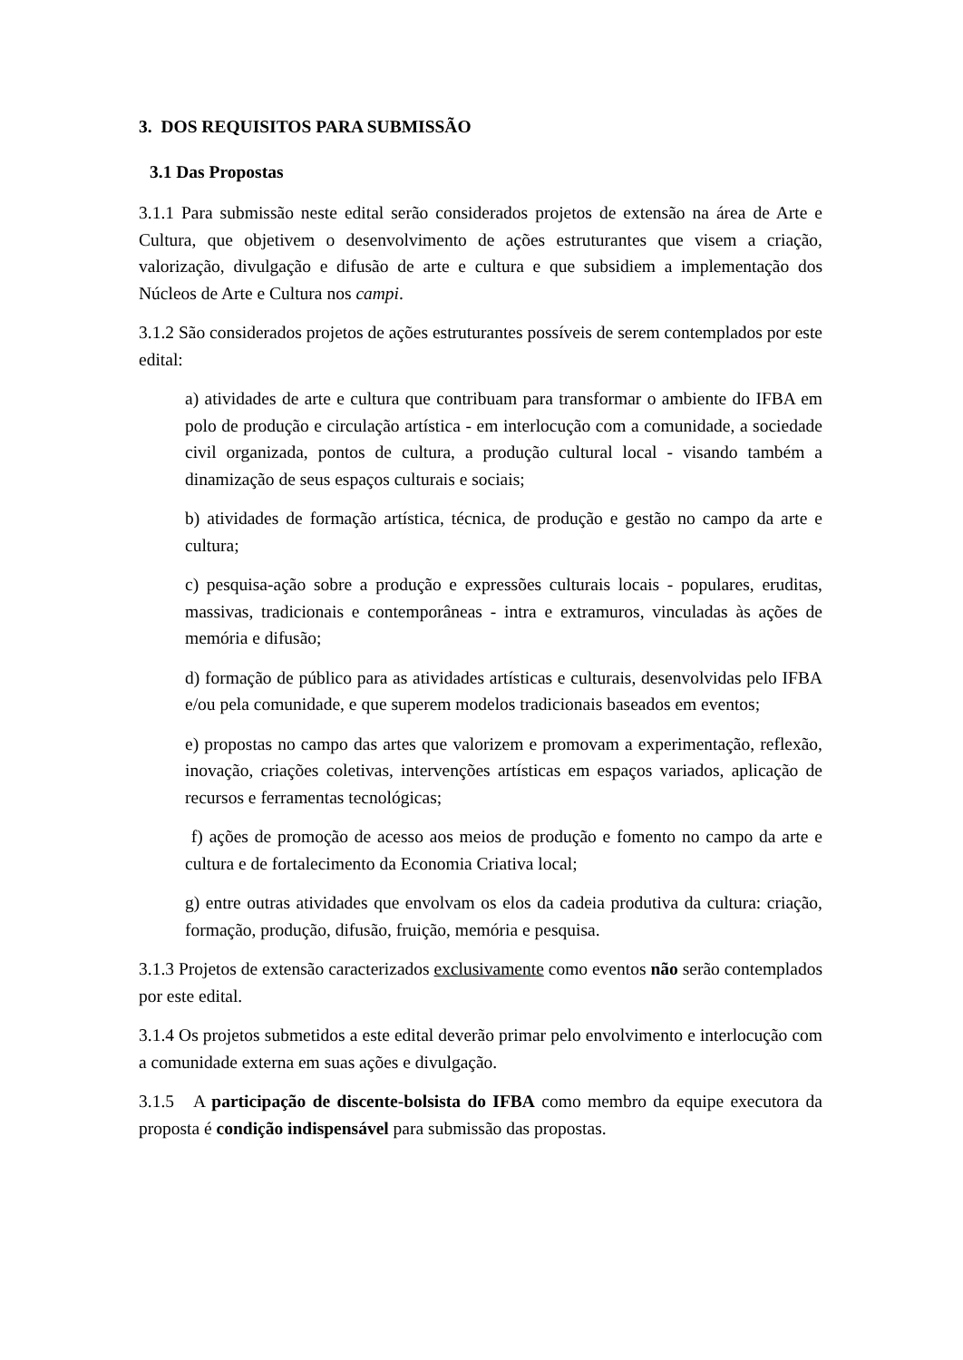3. DOS REQUISITOS PARA SUBMISSÃO
3.1 Das Propostas
3.1.1 Para submissão neste edital serão considerados projetos de extensão na área de Arte e Cultura, que objetivem o desenvolvimento de ações estruturantes que visem a criação, valorização, divulgação e difusão de arte e cultura e que subsidiem a implementação dos Núcleos de Arte e Cultura nos campi.
3.1.2 São considerados projetos de ações estruturantes possíveis de serem contemplados por este edital:
a) atividades de arte e cultura que contribuam para transformar o ambiente do IFBA em polo de produção e circulação artística - em interlocução com a comunidade, a sociedade civil organizada, pontos de cultura, a produção cultural local - visando também a dinamização de seus espaços culturais e sociais;
b) atividades de formação artística, técnica, de produção e gestão no campo da arte e cultura;
c) pesquisa-ação sobre a produção e expressões culturais locais - populares, eruditas, massivas, tradicionais e contemporâneas - intra e extramuros, vinculadas às ações de memória e difusão;
d) formação de público para as atividades artísticas e culturais, desenvolvidas pelo IFBA e/ou pela comunidade, e que superem modelos tradicionais baseados em eventos;
e) propostas no campo das artes que valorizem e promovam a experimentação, reflexão, inovação, criações coletivas, intervenções artísticas em espaços variados, aplicação de recursos e ferramentas tecnológicas;
f) ações de promoção de acesso aos meios de produção e fomento no campo da arte e cultura e de fortalecimento da Economia Criativa local;
g) entre outras atividades que envolvam os elos da cadeia produtiva da cultura: criação, formação, produção, difusão, fruição, memória e pesquisa.
3.1.3 Projetos de extensão caracterizados exclusivamente como eventos não serão contemplados por este edital.
3.1.4 Os projetos submetidos a este edital deverão primar pelo envolvimento e interlocução com a comunidade externa em suas ações e divulgação.
3.1.5 A participação de discente-bolsista do IFBA como membro da equipe executora da proposta é condição indispensável para submissão das propostas.